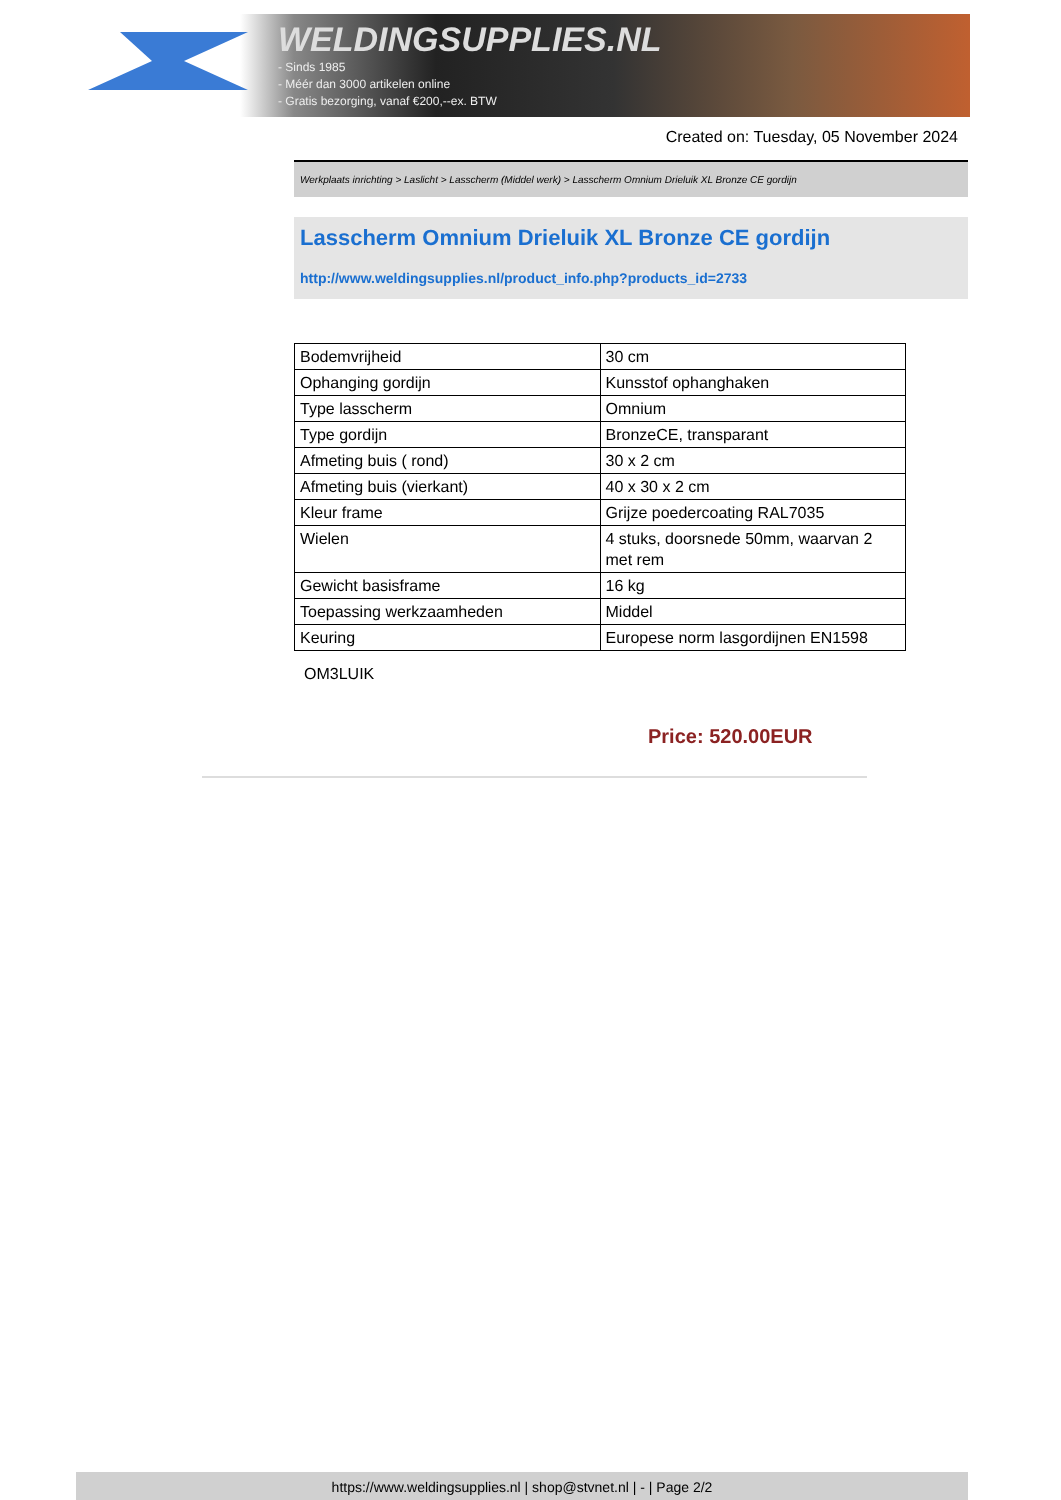WELDINGSUPPLIES.NL
- Sinds 1985
- Méér dan 3000 artikelen online
- Gratis bezorging, vanaf €200,--ex. BTW
Created on: Tuesday, 05 November 2024
Werkplaats inrichting > Laslicht > Lasscherm (Middel werk) > Lasscherm Omnium Drieluik XL Bronze CE gordijn
Lasscherm Omnium Drieluik XL Bronze CE gordijn
http://www.weldingsupplies.nl/product_info.php?products_id=2733
| Bodemvrijheid | 30 cm |
| Ophanging gordijn | Kunsstof ophanghaken |
| Type lasscherm | Omnium |
| Type gordijn | BronzeCE, transparant |
| Afmeting buis ( rond) | 30 x 2 cm |
| Afmeting buis (vierkant) | 40 x 30 x 2 cm |
| Kleur frame | Grijze poedercoating RAL7035 |
| Wielen | 4 stuks, doorsnede 50mm, waarvan 2 met rem |
| Gewicht basisframe | 16 kg |
| Toepassing werkzaamheden | Middel |
| Keuring | Europese norm lasgordijnen EN1598 |
OM3LUIK
Price: 520.00EUR
https://www.weldingsupplies.nl | shop@stvnet.nl | - | Page 2/2